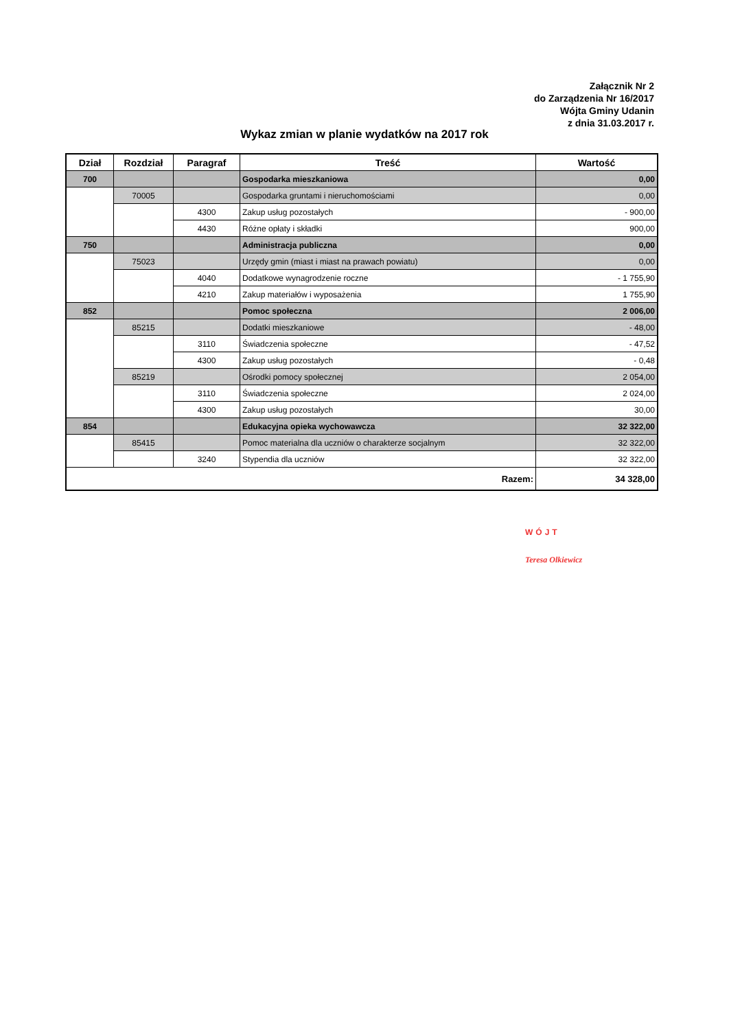Załącznik Nr 2
do Zarządzenia Nr 16/2017
Wójta Gminy Udanin
z dnia 31.03.2017 r.
Wykaz zmian w planie wydatków na 2017 rok
| Dział | Rozdział | Paragraf | Treść | Wartość |
| --- | --- | --- | --- | --- |
| 700 | | | Gospodarka mieszkaniowa | 0,00 |
| | 70005 | | Gospodarka gruntami i nieruchomościami | 0,00 |
| | | 4300 | Zakup usług pozostałych | - 900,00 |
| | | 4430 | Różne opłaty i składki | 900,00 |
| 750 | | | Administracja publiczna | 0,00 |
| | 75023 | | Urzędy gmin (miast i miast na prawach powiatu) | 0,00 |
| | | 4040 | Dodatkowe wynagrodzenie roczne | - 1 755,90 |
| | | 4210 | Zakup materiałów i wyposażenia | 1 755,90 |
| 852 | | | Pomoc społeczna | 2 006,00 |
| | 85215 | | Dodatki mieszkaniowe | - 48,00 |
| | | 3110 | Świadczenia społeczne | - 47,52 |
| | | 4300 | Zakup usług pozostałych | - 0,48 |
| | 85219 | | Ośrodki pomocy społecznej | 2 054,00 |
| | | 3110 | Świadczenia społeczne | 2 024,00 |
| | | 4300 | Zakup usług pozostałych | 30,00 |
| 854 | | | Edukacyjna opieka wychowawcza | 32 322,00 |
| | 85415 | | Pomoc materialna dla uczniów o charakterze socjalnym | 32 322,00 |
| | | 3240 | Stypendia dla uczniów | 32 322,00 |
| Razem: | | | | 34 328,00 |
WÓJT
Teresa Olkiewicz